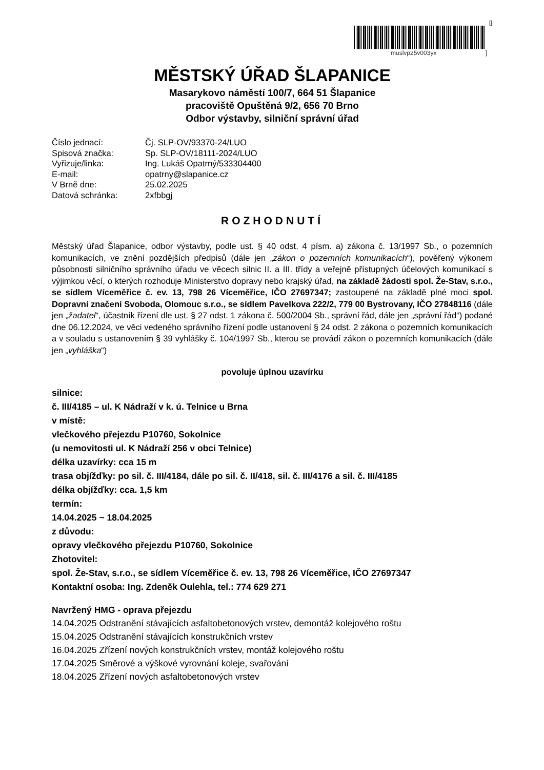[[
muslvp25v003yx ]
MĚSTSKÝ ÚŘAD ŠLAPANICE
Masarykovo náměstí 100/7, 664 51 Šlapanice
pracoviště Opuštěná 9/2, 656 70 Brno
Odbor výstavby, silniční správní úřad
| Číslo jednací: | Čj. SLP-OV/93370-24/LUO |
| Spisová značka: | Sp. SLP-OV/18111-2024/LUO |
| Vyřizuje/linka: | Ing. Lukáš Opatrný/533304400 |
| E-mail: | opatrny@slapanice.cz |
| V Brně dne: | 25.02.2025 |
| Datová schránka: | 2xfbbgj |
ROZHODNUTÍ
Městský úřad Šlapanice, odbor výstavby, podle ust. § 40 odst. 4 písm. a) zákona č. 13/1997 Sb., o pozemních komunikacích, ve znění pozdějších předpisů (dále jen „zákon o pozemních komunikacích“), pověřený výkonem působnosti silničního správního úřadu ve věcech silnic II. a III. třídy a veřejně přístupných účelových komunikací s výjimkou věcí, o kterých rozhoduje Ministerstvo dopravy nebo krajský úřad, na základě žádosti spol. Že-Stav, s.r.o., se sídlem Víceměřice č. ev. 13, 798 26 Víceměřice, IČO 27697347; zastoupené na základě plné moci spol. Dopravní značení Svoboda, Olomouc s.r.o., se sídlem Pavelkova 222/2, 779 00 Bystrovany, IČO 27848116 (dále jen „žadatel“, účastník řízení dle ust. § 27 odst. 1 zákona č. 500/2004 Sb., správní řád, dále jen „správní řád“) podané dne 06.12.2024, ve věci vedeného správního řízení podle ustanovení § 24 odst. 2 zákona o pozemních komunikacích a v souladu s ustanovením § 39 vyhlášky č. 104/1997 Sb., kterou se provádí zákon o pozemních komunikacích (dále jen „vyhláška“)
povoluje úplnou uzavírku
silnice: č. III/4185 – ul. K Nádraží v k. ú. Telnice u Brna
v místě: vlečkového přejezdu P10760, Sokolnice
(u nemovitosti ul. K Nádraží 256 v obci Telnice)
délka uzavírky: cca 15 m
trasa objížďky: po sil. č. III/4184, dále po sil. č. II/418, sil. č. III/4176 a sil. č. III/4185
délka objížďky: cca. 1,5 km
termín: 14.04.2025 ~ 18.04.2025
z důvodu: opravy vlečkového přejezdu P10760, Sokolnice
Zhotovitel: spol. Že-Stav, s.r.o., se sídlem Víceměřice č. ev. 13, 798 26 Víceměřice, IČO 27697347
Kontaktní osoba: Ing. Zdeněk Oulehla, tel.: 774 629 271
Navržený HMG - oprava přejezdu
14.04.2025 Odstranění stávajících asfaltobetonových vrstev, demontáž kolejového roštu
15.04.2025 Odstranění stávajících konstrukčních vrstev
16.04.2025 Zřízení nových konstrukčních vrstev, montáž kolejového roštu
17.04.2025 Směrové a výškové vyrovnání koleje, svařování
18.04.2025 Zřízení nových asfaltobetonových vrstev